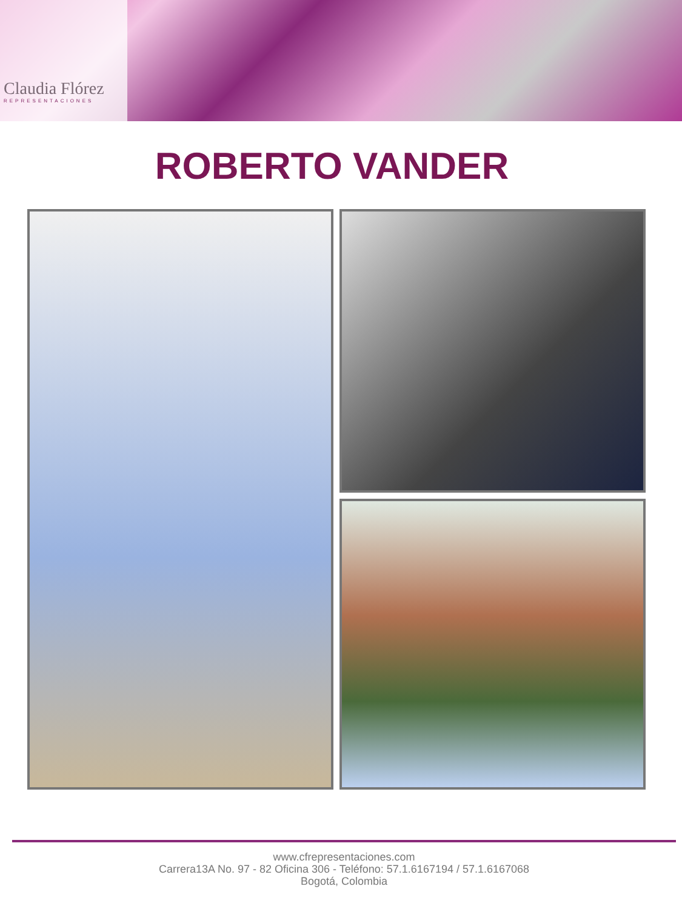Claudia Flórez
REPRESENTACIONES
ROBERTO VANDER
www.cfrepresentaciones.com
Carrera13A No. 97 - 82 Oficina 306 - Teléfono: 57.1.6167194 / 57.1.6167068
Bogotá, Colombia